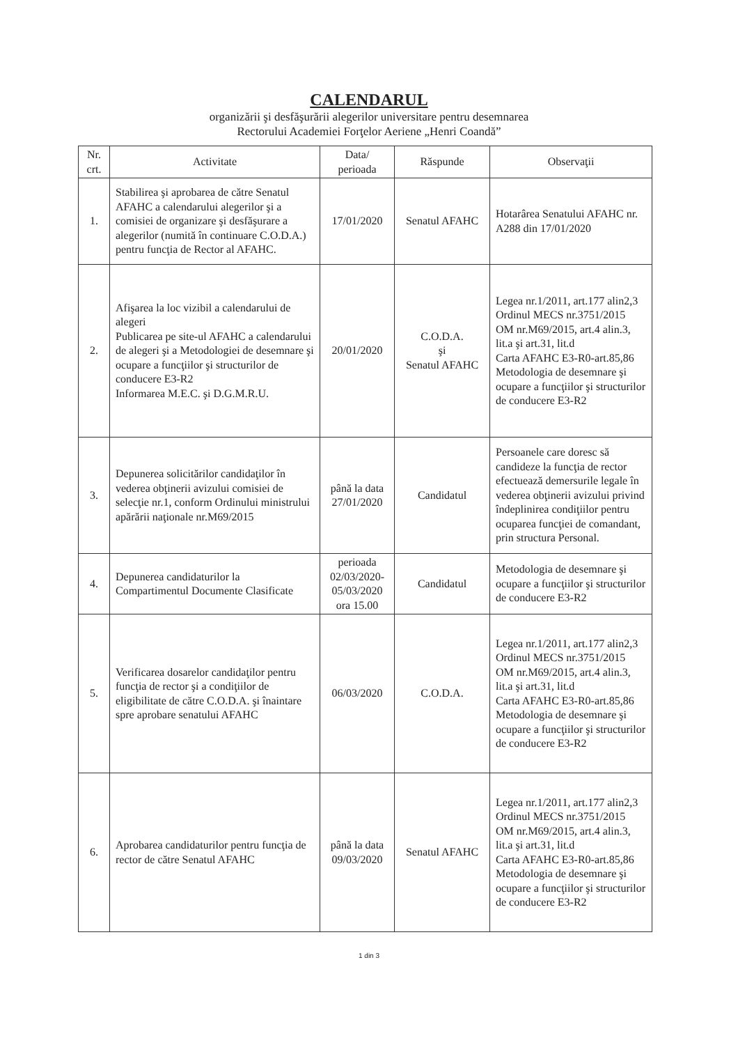CALENDARUL
organizării şi desfăşurării alegerilor universitare pentru desemnarea
Rectorului Academiei Forţelor Aeriene „Henri Coandă”
| Nr. crt. | Activitate | Data/ perioada | Răspunde | Observaţii |
| --- | --- | --- | --- | --- |
| 1. | Stabilirea şi aprobarea de către Senatul AFAHC a calendarului alegerilor şi a comisiei de organizare şi desfăşurare a alegerilor (numită în continuare C.O.D.A.) pentru funcţia de Rector al AFAHC. | 17/01/2020 | Senatul AFAHC | Hotarârea Senatului AFAHC nr. A288 din 17/01/2020 |
| 2. | Afişarea la loc vizibil a calendarului de alegeri Publicarea pe site-ul AFAHC a calendarului de alegeri şi a Metodologiei de desemnare şi ocupare a funcţiilor şi structurilor de conducere E3-R2 Informarea M.E.C. şi D.G.M.R.U. | 20/01/2020 | C.O.D.A. şi Senatul AFAHC | Legea nr.1/2011, art.177 alin2,3 Ordinul MECS nr.3751/2015 OM nr.M69/2015, art.4 alin.3, lit.a şi art.31, lit.d Carta AFAHC E3-R0-art.85,86 Metodologia de desemnare şi ocupare a funcţiilor şi structurilor de conducere E3-R2 |
| 3. | Depunerea solicitărilor candidaţilor în vederea obţinerii avizului comisiei de selecţie nr.1, conform Ordinului ministrului apărării naţionale nr.M69/2015 | până la data 27/01/2020 | Candidatul | Persoanele care doresc să candideze la funcţia de rector efectuează demersurile legale în vederea obţinerii avizului privind îndeplinirea condiţiilor pentru ocuparea funcţiei de comandant, prin structura Personal. |
| 4. | Depunerea candidaturilor la Compartimentul Documente Clasificate | perioada 02/03/2020-05/03/2020 ora 15.00 | Candidatul | Metodologia de desemnare şi ocupare a funcţiilor şi structurilor de conducere E3-R2 |
| 5. | Verificarea dosarelor candidaţilor pentru funcţia de rector şi a condiţiilor de eligibilitate de către C.O.D.A. şi înaintare spre aprobare senatului AFAHC | 06/03/2020 | C.O.D.A. | Legea nr.1/2011, art.177 alin2,3 Ordinul MECS nr.3751/2015 OM nr.M69/2015, art.4 alin.3, lit.a şi art.31, lit.d Carta AFAHC E3-R0-art.85,86 Metodologia de desemnare şi ocupare a funcţiilor şi structurilor de conducere E3-R2 |
| 6. | Aprobarea candidaturilor pentru funcţia de rector de către Senatul AFAHC | până la data 09/03/2020 | Senatul AFAHC | Legea nr.1/2011, art.177 alin2,3 Ordinul MECS nr.3751/2015 OM nr.M69/2015, art.4 alin.3, lit.a şi art.31, lit.d Carta AFAHC E3-R0-art.85,86 Metodologia de desemnare şi ocupare a funcţiilor şi structurilor de conducere E3-R2 |
1 din 3